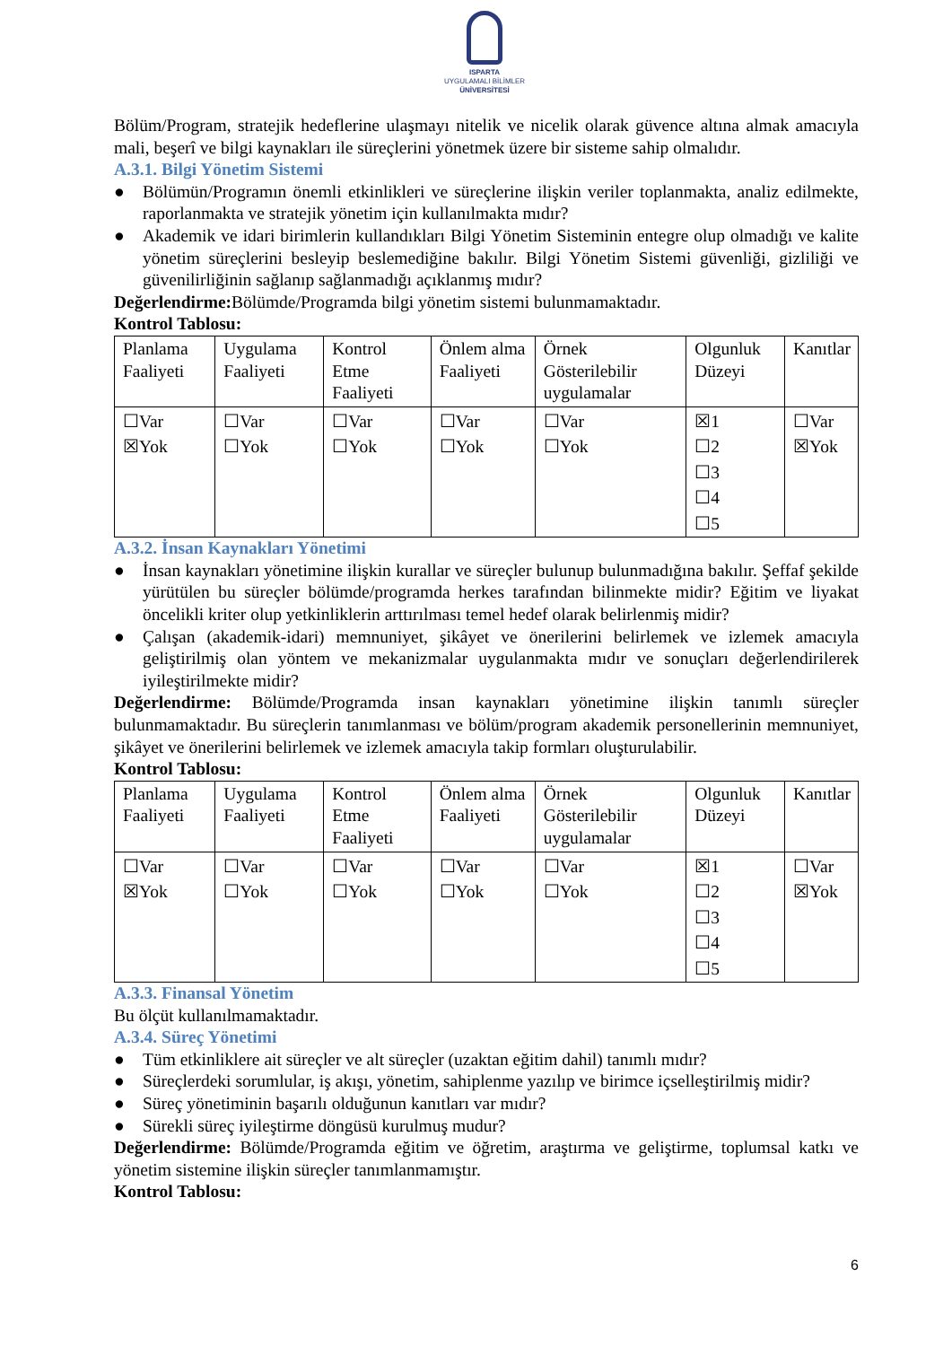ISPARTA
UYGULAMALI BİLİMLER
ÜNİVERSİTESİ
Bölüm/Program, stratejik hedeflerine ulaşmayı nitelik ve nicelik olarak güvence altına almak amacıyla mali, beşerî ve bilgi kaynakları ile süreçlerini yönetmek üzere bir sisteme sahip olmalıdır.
A.3.1. Bilgi Yönetim Sistemi
● Bölümün/Programın önemli etkinlikleri ve süreçlerine ilişkin veriler toplanmakta, analiz edilmekte, raporlanmakta ve stratejik yönetim için kullanılmakta mıdır?
● Akademik ve idari birimlerin kullandıkları Bilgi Yönetim Sisteminin entegre olup olmadığı ve kalite yönetim süreçlerini besleyip beslemediğine bakılır. Bilgi Yönetim Sistemi güvenliği, gizliliği ve güvenilirliğinin sağlanıp sağlanmadığı açıklanmış mıdır?
Değerlendirme: Bölümde/Programda bilgi yönetim sistemi bulunmamaktadır.
Kontrol Tablosu:
| Planlama Faaliyeti | Uygulama Faaliyeti | Kontrol Etme Faaliyeti | Önlem alma Faaliyeti | Örnek Gösterilebilir uygulamalar | Olgunluk Düzeyi | Kanıtlar |
| ☐Var ☒Yok | ☐Var ☐Yok | ☐Var ☐Yok | ☐Var ☐Yok | ☐Var ☐Yok | ☒1 ☐2 ☐3 ☐4 ☐5 | ☐Var ☒Yok |
A.3.2. İnsan Kaynakları Yönetimi
● İnsan kaynakları yönetimine ilişkin kurallar ve süreçler bulunup bulunmadığına bakılır. Şeffaf şekilde yürütülen bu süreçler bölümde/programda herkes tarafından bilinmekte midir? Eğitim ve liyakat öncelikli kriter olup yetkinliklerin arttırılması temel hedef olarak belirlenmiş midir?
● Çalışan (akademik-idari) memnuniyet, şikâyet ve önerilerini belirlemek ve izlemek amacıyla geliştirilmiş olan yöntem ve mekanizmalar uygulanmakta mıdır ve sonuçları değerlendirilerek iyileştirilmekte midir?
Değerlendirme: Bölümde/Programda insan kaynakları yönetimine ilişkin tanımlı süreçler bulunmamaktadır. Bu süreçlerin tanımlanması ve bölüm/program akademik personellerinin memnuniyet, şikâyet ve önerilerini belirlemek ve izlemek amacıyla takip formları oluşturulabilir.
Kontrol Tablosu:
| Planlama Faaliyeti | Uygulama Faaliyeti | Kontrol Etme Faaliyeti | Önlem alma Faaliyeti | Örnek Gösterilebilir uygulamalar | Olgunluk Düzeyi | Kanıtlar |
| ☐Var ☒Yok | ☐Var ☐Yok | ☐Var ☐Yok | ☐Var ☐Yok | ☐Var ☐Yok | ☒1 ☐2 ☐3 ☐4 ☐5 | ☐Var ☒Yok |
A.3.3. Finansal Yönetim
Bu ölçüt kullanılmamaktadır.
A.3.4. Süreç Yönetimi
● Tüm etkinliklere ait süreçler ve alt süreçler (uzaktan eğitim dahil) tanımlı mıdır?
● Süreçlerdeki sorumlular, iş akışı, yönetim, sahiplenme yazılıp ve birimce içselleştirilmiş midir?
● Süreç yönetiminin başarılı olduğunun kanıtları var mıdır?
● Sürekli süreç iyileştirme döngüsü kurulmuş mudur?
Değerlendirme: Bölümde/Programda eğitim ve öğretim, araştırma ve geliştirme, toplumsal katkı ve yönetim sistemine ilişkin süreçler tanımlanmamıştır.
Kontrol Tablosu:
6